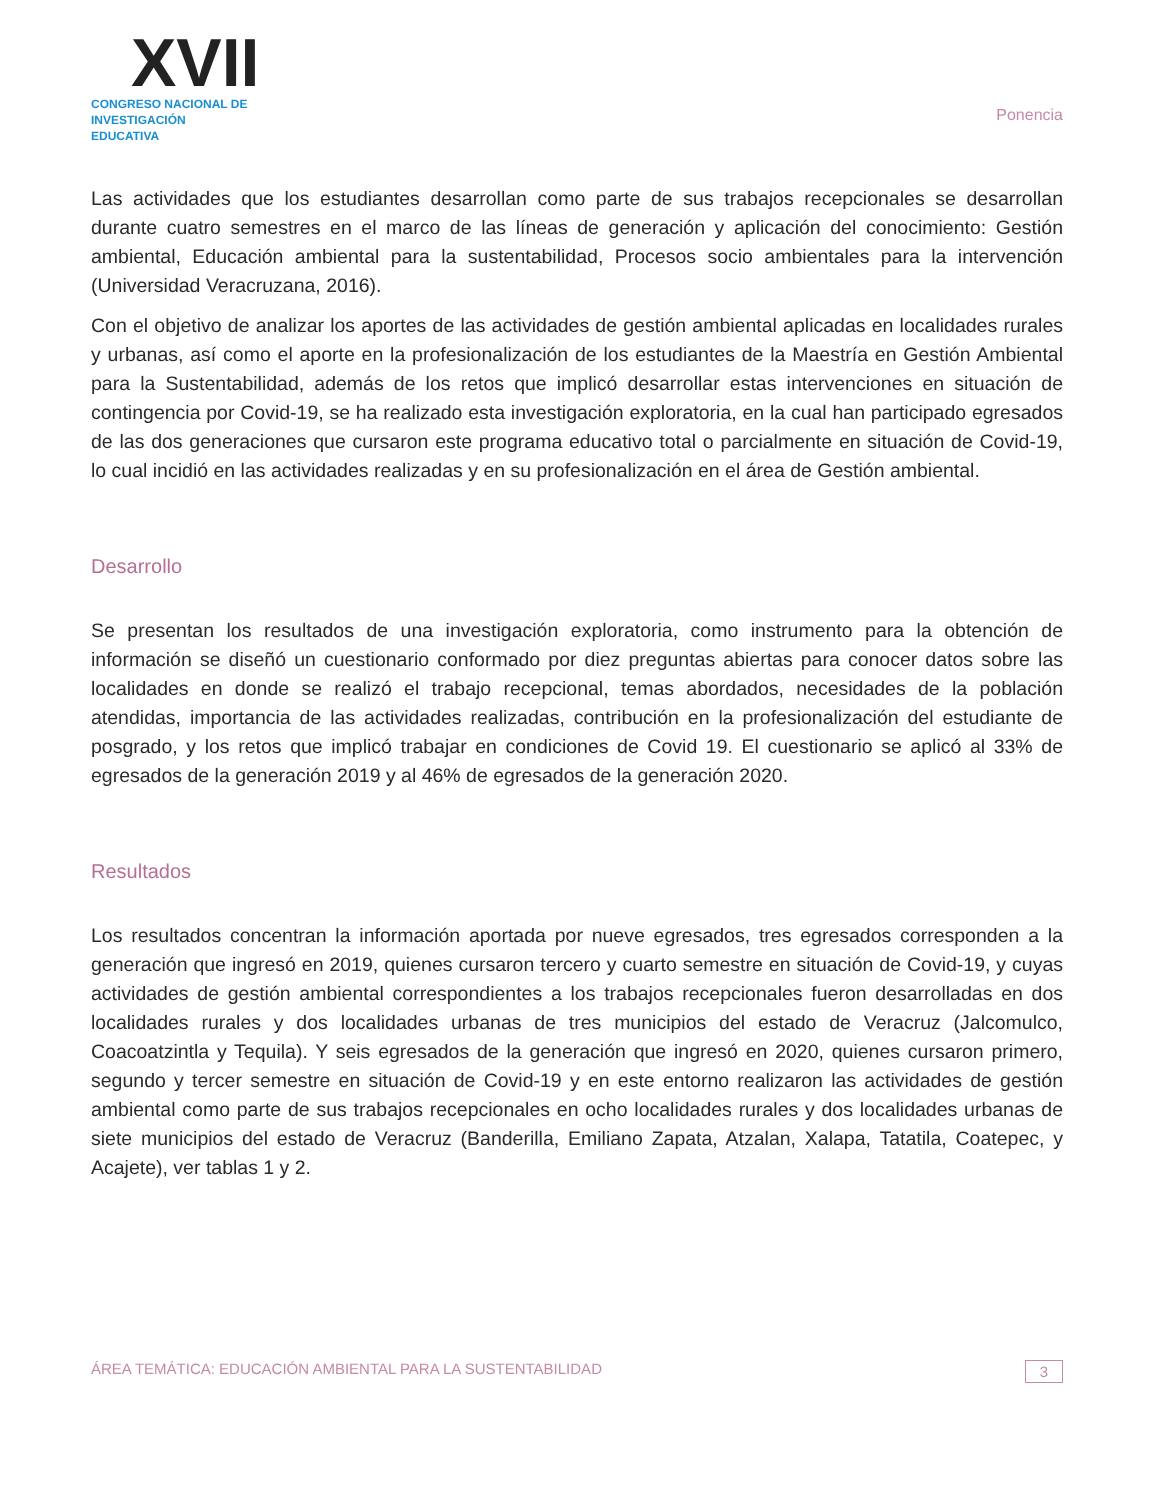XVII
CONGRESO NACIONAL DE
INVESTIGACIÓN EDUCATIVA
Ponencia
Las actividades que los estudiantes desarrollan como parte de sus trabajos recepcionales se desarrollan durante cuatro semestres en el marco de las líneas de generación y aplicación del conocimiento: Gestión ambiental, Educación ambiental para la sustentabilidad, Procesos socio ambientales para la intervención (Universidad Veracruzana, 2016).
Con el objetivo de analizar los aportes de las actividades de gestión ambiental aplicadas en localidades rurales y urbanas, así como el aporte en la profesionalización de los estudiantes de la Maestría en Gestión Ambiental para la Sustentabilidad, además de los retos que implicó desarrollar estas intervenciones en situación de contingencia por Covid-19, se ha realizado esta investigación exploratoria, en la cual han participado egresados de las dos generaciones que cursaron este programa educativo total o parcialmente en situación de Covid-19, lo cual incidió en las actividades realizadas y en su profesionalización en el área de Gestión ambiental.
Desarrollo
Se presentan los resultados de una investigación exploratoria, como instrumento para la obtención de información se diseñó un cuestionario conformado por diez preguntas abiertas para conocer datos sobre las localidades en donde se realizó el trabajo recepcional, temas abordados, necesidades de la población atendidas, importancia de las actividades realizadas, contribución en la profesionalización del estudiante de posgrado, y los retos que implicó trabajar en condiciones de Covid 19. El cuestionario se aplicó al 33% de egresados de la generación 2019 y al 46% de egresados de la generación 2020.
Resultados
Los resultados concentran la información aportada por nueve egresados, tres egresados corresponden a la generación que ingresó en 2019, quienes cursaron tercero y cuarto semestre en situación de Covid-19, y cuyas actividades de gestión ambiental correspondientes a los trabajos recepcionales fueron desarrolladas en dos localidades rurales y dos localidades urbanas de tres municipios del estado de Veracruz (Jalcomulco, Coacoatzintla y Tequila). Y seis egresados de la generación que ingresó en 2020, quienes cursaron primero, segundo y tercer semestre en situación de Covid-19 y en este entorno realizaron las actividades de gestión ambiental como parte de sus trabajos recepcionales en ocho localidades rurales y dos localidades urbanas de siete municipios del estado de Veracruz (Banderilla, Emiliano Zapata, Atzalan, Xalapa, Tatatila, Coatepec, y Acajete), ver tablas 1 y 2.
ÁREA TEMÁTICA: EDUCACIÓN AMBIENTAL PARA LA SUSTENTABILIDAD 3